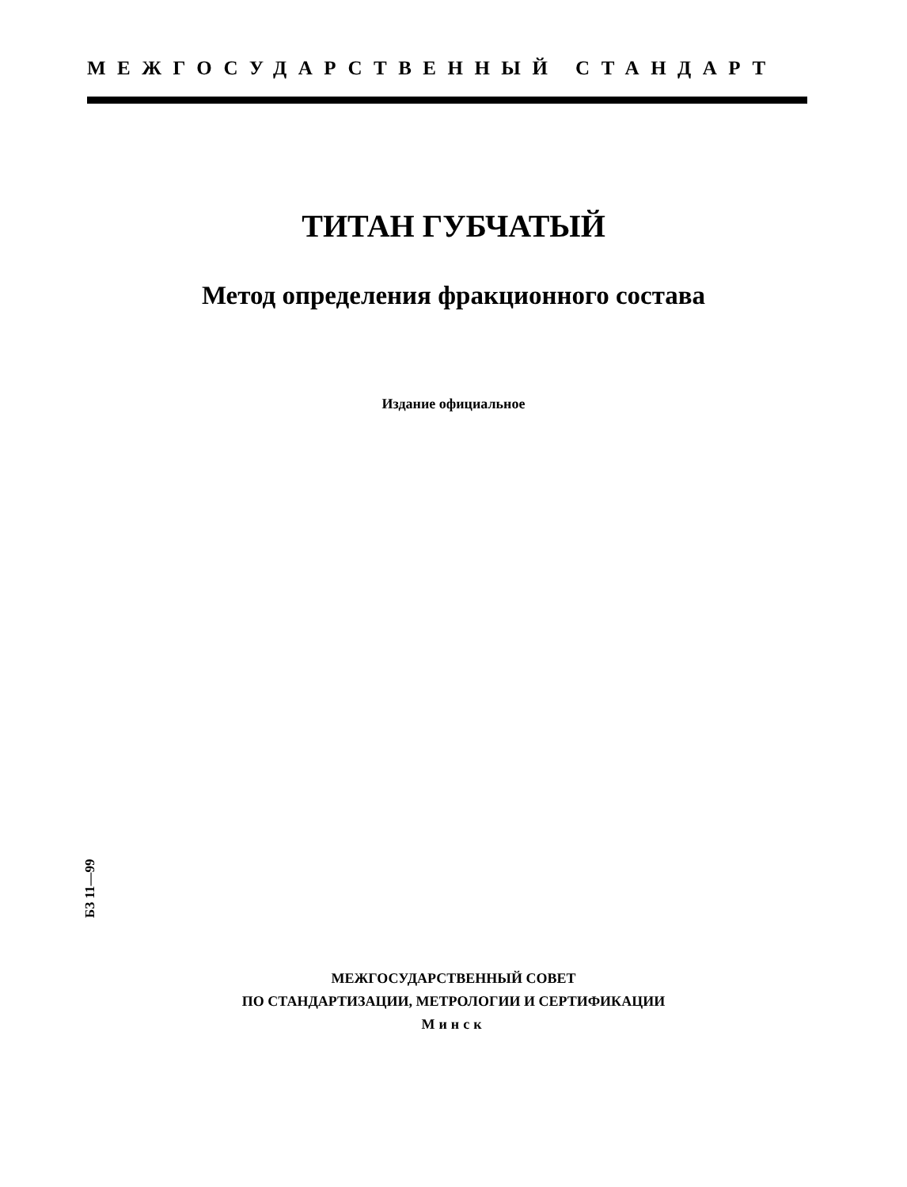МЕЖГОСУДАРСТВЕННЫЙ СТАНДАРТ
ТИТАН ГУБЧАТЫЙ
Метод определения фракционного состава
Издание официальное
БЗ 11—99
МЕЖГОСУДАРСТВЕННЫЙ СОВЕТ
ПО СТАНДАРТИЗАЦИИ, МЕТРОЛОГИИ И СЕРТИФИКАЦИИ
Минск